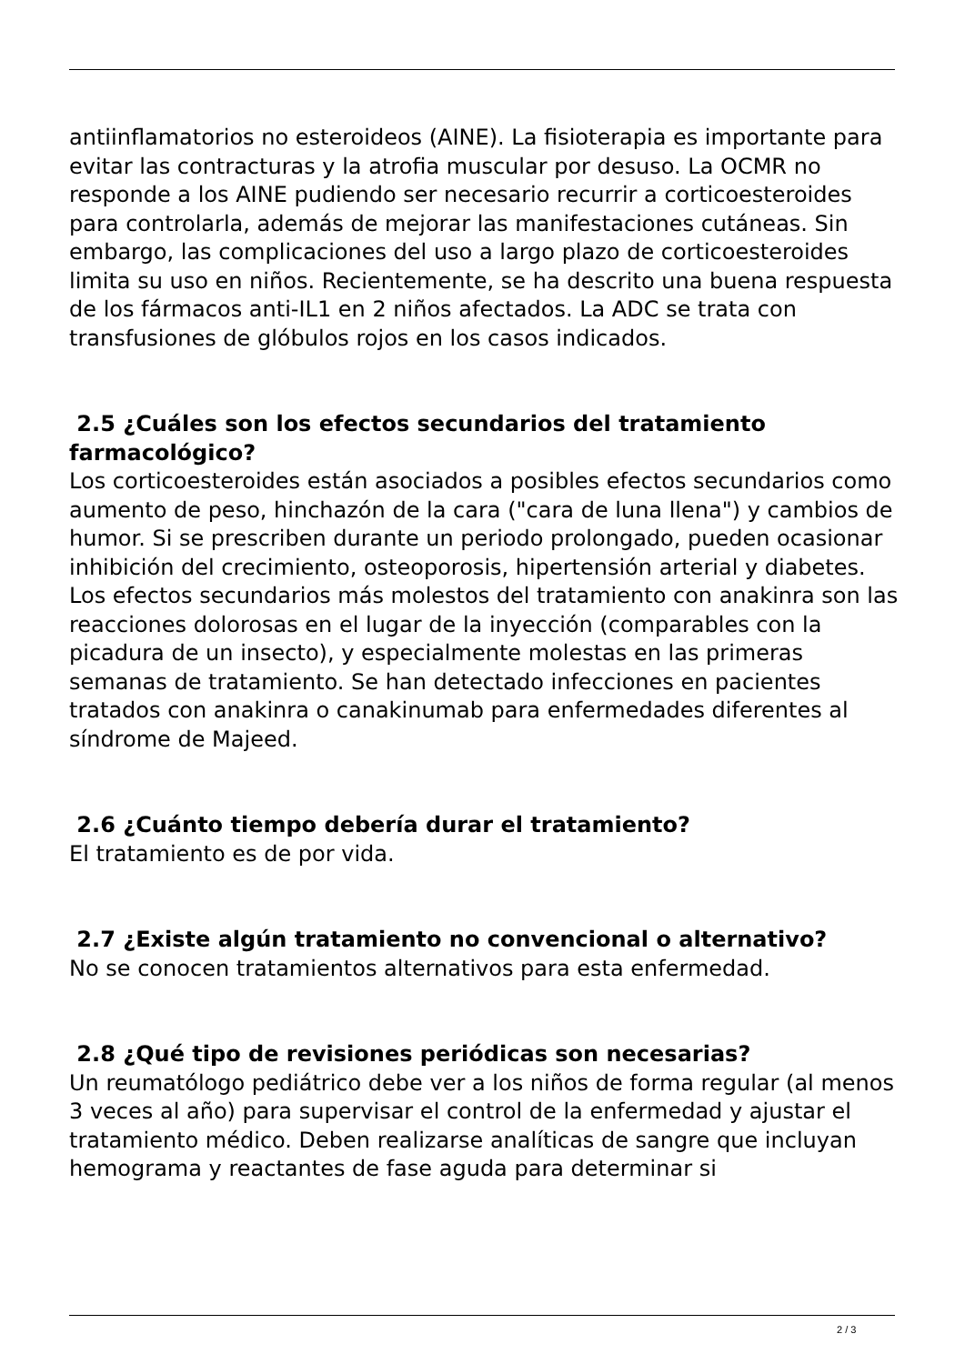antiinflamatorios no esteroideos (AINE). La fisioterapia es importante para evitar las contracturas y la atrofia muscular por desuso. La OCMR no responde a los AINE pudiendo ser necesario recurrir a corticoesteroides para controlarla, además de mejorar las manifestaciones cutáneas. Sin embargo, las complicaciones del uso a largo plazo de corticoesteroides limita su uso en niños. Recientemente, se ha descrito una buena respuesta de los fármacos anti-IL1 en 2 niños afectados. La ADC se trata con transfusiones de glóbulos rojos en los casos indicados.
2.5 ¿Cuáles son los efectos secundarios del tratamiento farmacológico?
Los corticoesteroides están asociados a posibles efectos secundarios como aumento de peso, hinchazón de la cara ("cara de luna llena") y cambios de humor. Si se prescriben durante un periodo prolongado, pueden ocasionar inhibición del crecimiento, osteoporosis, hipertensión arterial y diabetes.
Los efectos secundarios más molestos del tratamiento con anakinra son las reacciones dolorosas en el lugar de la inyección (comparables con la picadura de un insecto), y especialmente molestas en las primeras semanas de tratamiento. Se han detectado infecciones en pacientes tratados con anakinra o canakinumab para enfermedades diferentes al síndrome de Majeed.
2.6 ¿Cuánto tiempo debería durar el tratamiento?
El tratamiento es de por vida.
2.7 ¿Existe algún tratamiento no convencional o alternativo?
No se conocen tratamientos alternativos para esta enfermedad.
2.8 ¿Qué tipo de revisiones periódicas son necesarias?
Un reumatólogo pediátrico debe ver a los niños de forma regular (al menos 3 veces al año) para supervisar el control de la enfermedad y ajustar el tratamiento médico. Deben realizarse analíticas de sangre que incluyan hemograma y reactantes de fase aguda para determinar si
2 / 3